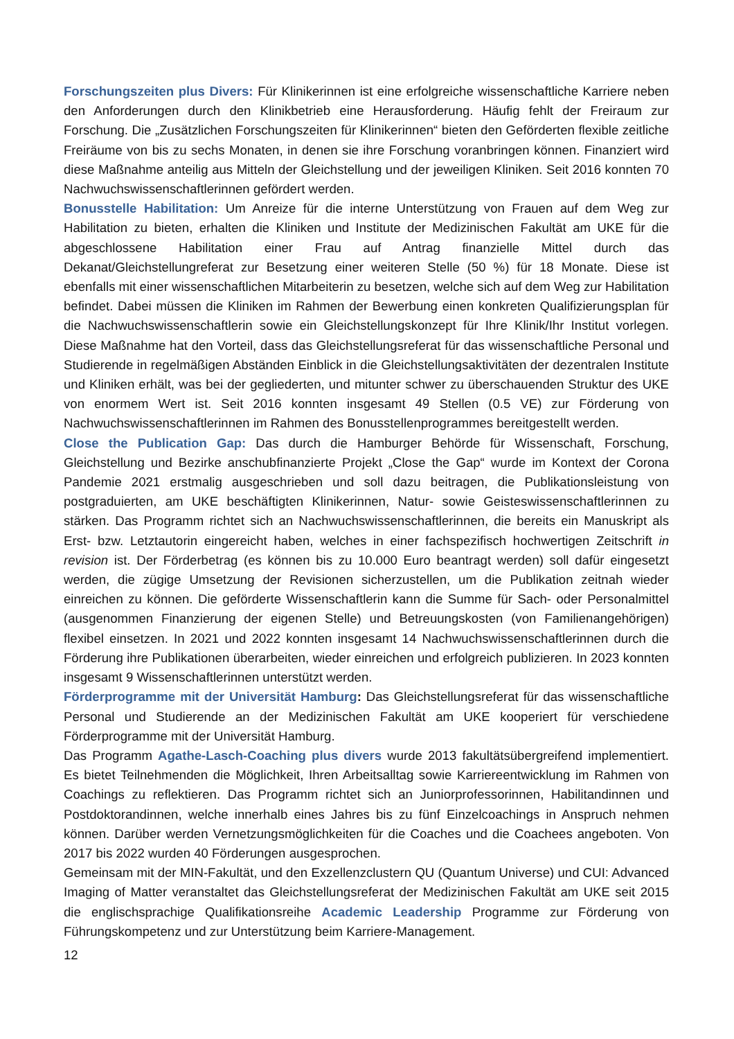Forschungszeiten plus Divers: Für Klinikerinnen ist eine erfolgreiche wissenschaftliche Karriere neben den Anforderungen durch den Klinikbetrieb eine Herausforderung. Häufig fehlt der Freiraum zur Forschung. Die „Zusätzlichen Forschungszeiten für Klinikerinnen“ bieten den Geförderten flexible zeitliche Freiräume von bis zu sechs Monaten, in denen sie ihre Forschung voranbringen können. Finanziert wird diese Maßnahme anteilig aus Mitteln der Gleichstellung und der jeweiligen Kliniken. Seit 2016 konnten 70 Nachwuchswissenschaftlerinnen gefördert werden.
Bonusstelle Habilitation: Um Anreize für die interne Unterstützung von Frauen auf dem Weg zur Habilitation zu bieten, erhalten die Kliniken und Institute der Medizinischen Fakultät am UKE für die abgeschlossene Habilitation einer Frau auf Antrag finanzielle Mittel durch das Dekanat/Gleichstellungreferat zur Besetzung einer weiteren Stelle (50 %) für 18 Monate. Diese ist ebenfalls mit einer wissenschaftlichen Mitarbeiterin zu besetzen, welche sich auf dem Weg zur Habilitation befindet. Dabei müssen die Kliniken im Rahmen der Bewerbung einen konkreten Qualifizierungsplan für die Nachwuchswissenschaftlerin sowie ein Gleichstellungskonzept für Ihre Klinik/Ihr Institut vorlegen. Diese Maßnahme hat den Vorteil, dass das Gleichstellungsreferat für das wissenschaftliche Personal und Studierende in regelmäßigen Abständen Einblick in die Gleichstellungsaktivitäten der dezentralen Institute und Kliniken erhält, was bei der gegliederten, und mitunter schwer zu überschauenden Struktur des UKE von enormem Wert ist. Seit 2016 konnten insgesamt 49 Stellen (0.5 VE) zur Förderung von Nachwuchswissenschaftlerinnen im Rahmen des Bonusstellenprogrammes bereitgestellt werden.
Close the Publication Gap: Das durch die Hamburger Behörde für Wissenschaft, Forschung, Gleichstellung und Bezirke anschubfinanzierte Projekt „Close the Gap“ wurde im Kontext der Corona Pandemie 2021 erstmalig ausgeschrieben und soll dazu beitragen, die Publikationsleistung von postgraduierten, am UKE beschäftigten Klinikerinnen, Natur- sowie Geisteswissenschaftlerinnen zu stärken. Das Programm richtet sich an Nachwuchswissenschaftlerinnen, die bereits ein Manuskript als Erst- bzw. Letztautorin eingereicht haben, welches in einer fachspezifisch hochwertigen Zeitschrift in revision ist. Der Förderbetrag (es können bis zu 10.000 Euro beantragt werden) soll dafür eingesetzt werden, die zügige Umsetzung der Revisionen sicherzustellen, um die Publikation zeitnah wieder einreichen zu können. Die geförderte Wissenschaftlerin kann die Summe für Sach- oder Personalmittel (ausgenommen Finanzierung der eigenen Stelle) und Betreuungskosten (von Familienangehörigen) flexibel einsetzen. In 2021 und 2022 konnten insgesamt 14 Nachwuchswissenschaftlerinnen durch die Förderung ihre Publikationen überarbeiten, wieder einreichen und erfolgreich publizieren. In 2023 konnten insgesamt 9 Wissenschaftlerinnen unterstützt werden.
Förderprogramme mit der Universität Hamburg: Das Gleichstellungsreferat für das wissenschaftliche Personal und Studierende an der Medizinischen Fakultät am UKE kooperiert für verschiedene Förderprogramme mit der Universität Hamburg.
Das Programm Agathe-Lasch-Coaching plus divers wurde 2013 fakultätsübergreifend implementiert. Es bietet Teilnehmenden die Möglichkeit, Ihren Arbeitsalltag sowie Karriereentwicklung im Rahmen von Coachings zu reflektieren. Das Programm richtet sich an Juniorprofessorinnen, Habilitandinnen und Postdoktorandinnen, welche innerhalb eines Jahres bis zu fünf Einzelcoachings in Anspruch nehmen können. Darüber werden Vernetzungsmöglichkeiten für die Coaches und die Coachees angeboten. Von 2017 bis 2022 wurden 40 Förderungen ausgesprochen.
Gemeinsam mit der MIN-Fakultät, und den Exzellenzclustern QU (Quantum Universe) und CUI: Advanced Imaging of Matter veranstaltet das Gleichstellungsreferat der Medizinischen Fakultät am UKE seit 2015 die englischsprachige Qualifikationsreihe Academic Leadership Programme zur Förderung von Führungskompetenz und zur Unterstützung beim Karriere-Management.
12